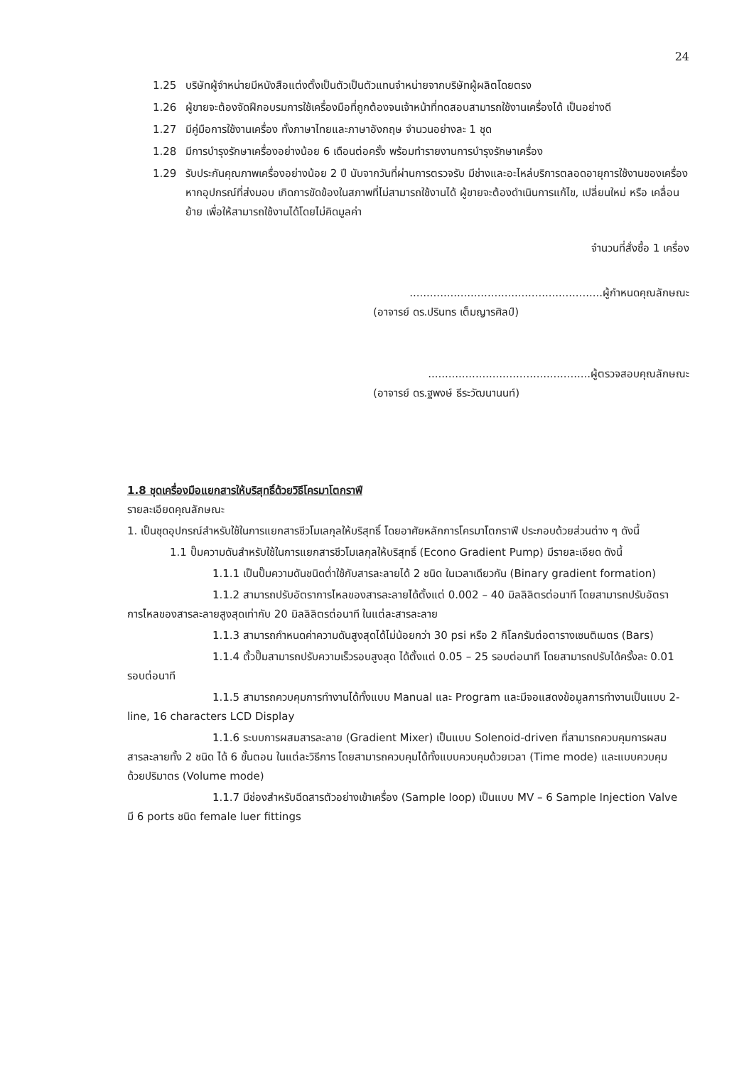24
1.25 บริษัทผู้จำหน่ายมีหนังสือแต่งตั้งเป็นตัวเป็นตัวแทนจำหน่ายจากบริษัทผู้ผลิตโดยตรง
1.26 ผู้ขายจะต้องจัดฝึกอบรมการใช้เครื่องมือที่ถูกต้องจนเจ้าหน้าที่ทดสอบสามารถใช้งานเครื่องได้ เป็นอย่างดี
1.27 มีคู่มือการใช้งานเครื่อง ทั้งภาษาไทยและภาษาอังกฤษ จำนวนอย่างละ 1 ชุด
1.28 มีการบำรุงรักษาเครื่องอย่างน้อย 6 เดือนต่อครั้ง พร้อมทำรายงานการบำรุงรักษาเครื่อง
1.29 รับประกันคุณภาพเครื่องอย่างน้อย 2 ปี นับจากวันที่ผ่านการตรวจรับ มีช่างและอะไหล่บริการตลอดอายุการใช้งานของเครื่อง หากอุปกรณ์ที่ส่งมอบ เกิดการขัดข้องในสภาพที่ไม่สามารถใช้งานได้ ผู้ขายจะต้องดำเนินการแก้ไข, เปลี่ยนใหม่ หรือ เคลื่อนย้าย เพื่อให้สามารถใช้งานได้โดยไม่คิดมูลค่า
จำนวนที่สั่งซื้อ 1 เครื่อง
.........................................................ผู้กำหนดคุณลักษณะ
(อาจารย์ ดร.ปรินทร เต็มญารศิลป์)
................................................ผู้ตรวจสอบคุณลักษณะ
(อาจารย์ ดร.ฐพงษ์ ธีระวัฒนานนท์)
1.8 ชุดเครื่องมือแยกสารให้บริสุทธิ์ด้วยวิธีโครมาโตกราฟี
รายละเอียดคุณลักษณะ
1. เป็นชุดอุปกรณ์สำหรับใช้ในการแยกสารชีวโมเลกุลให้บริสุทธิ์ โดยอาศัยหลักการโครมาโตกราฟี ประกอบด้วยส่วนต่าง ๆ ดังนี้
1.1 ปั๊มความดันสำหรับใช้ในการแยกสารชีวโมเลกุลให้บริสุทธิ์ (Econo Gradient Pump) มีรายละเอียด ดังนี้
1.1.1 เป็นปั๊มความดันชนิดต่ำใช้กับสารละลายได้ 2 ชนิด ในเวลาเดียวกัน (Binary gradient formation)
1.1.2 สามารถปรับอัตราการไหลของสารละลายได้ตั้งแต่ 0.002 – 40 มิลลิลิตรต่อนาที โดยสามารถปรับอัตราการไหลของสารละลายสูงสุดเท่ากับ 20 มิลลิลิตรต่อนาที ในแต่ละสารละลาย
1.1.3 สามารถกำหนดค่าความดันสูงสุดได้ไม่น้อยกว่า 30 psi หรือ 2 กิโลกรัมต่อตารางเซนติเมตร (Bars)
1.1.4 ตั้วปั๊มสามารถปรับความเร็วรอบสูงสุด ได้ตั้งแต่ 0.05 – 25 รอบต่อนาที โดยสามารถปรับได้ครั้งละ 0.01 รอบต่อนาที
1.1.5 สามารถควบคุมการทำงานได้ทั้งแบบ Manual และ Program และมีจอแสดงข้อมูลการทำงานเป็นแบบ 2-line, 16 characters LCD Display
1.1.6 ระบบการผสมสารละลาย (Gradient Mixer) เป็นแบบ Solenoid-driven ที่สามารถควบคุมการผสมสารละลายทั้ง 2 ชนิด ได้ 6 ขั้นตอน ในแต่ละวิธีการ โดยสามารถควบคุมได้ทั้งแบบควบคุมด้วยเวลา (Time mode) และแบบควบคุมด้วยปริมาตร (Volume mode)
1.1.7 มีช่องสำหรับฉีดสารตัวอย่างเข้าเครื่อง (Sample loop) เป็นแบบ MV – 6 Sample Injection Valve มี 6 ports ชนิด female luer fittings